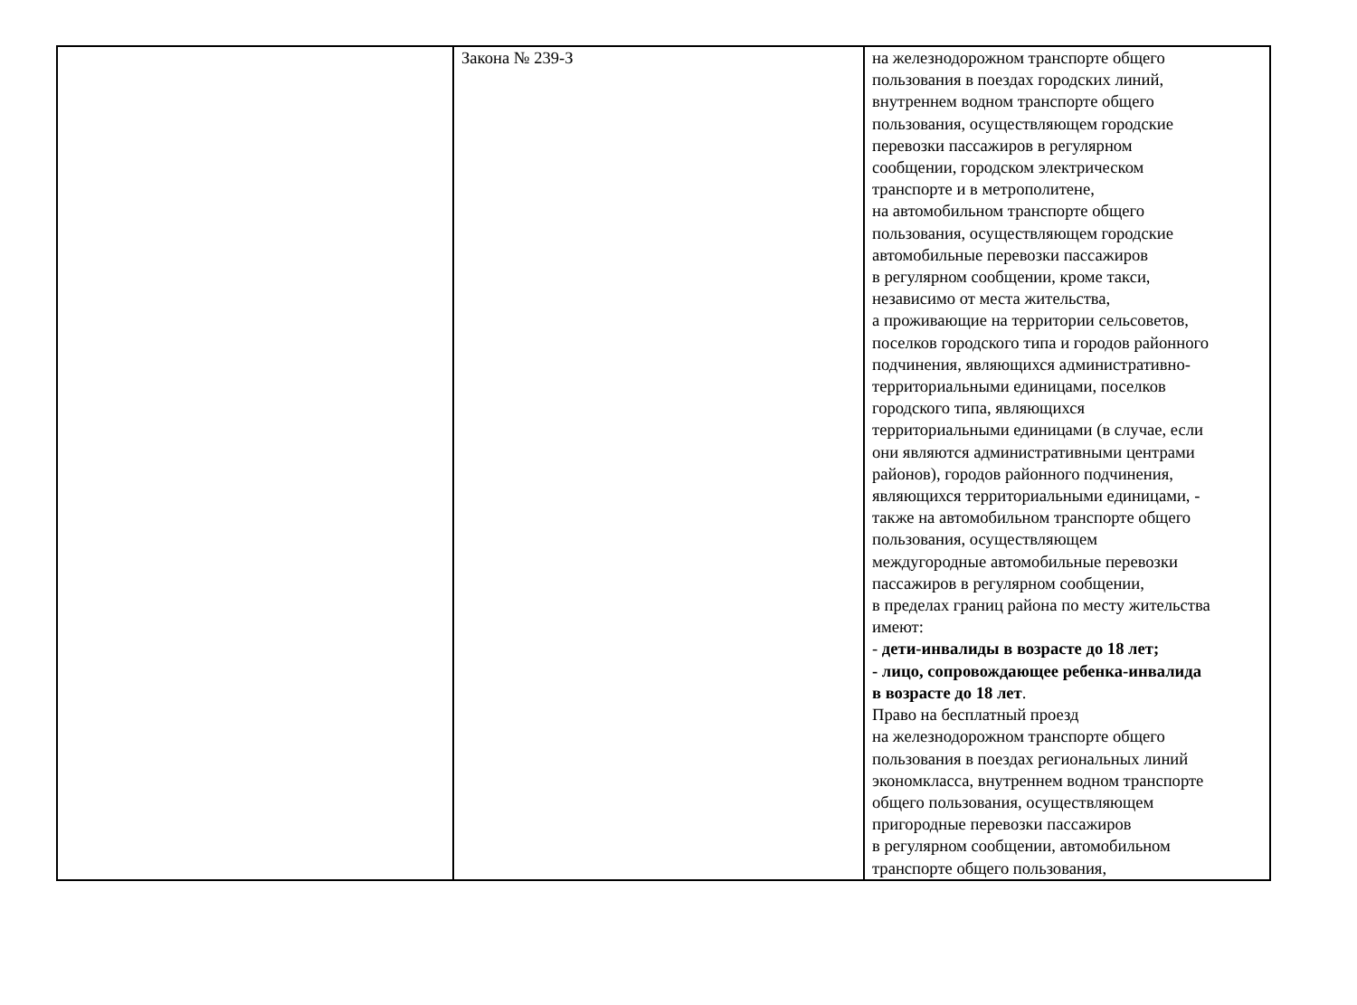| | Закона № 239-З | на железнодорожном транспорте общего пользования в поездах городских линий, внутреннем водном транспорте общего пользования, осуществляющем городские перевозки пассажиров в регулярном сообщении, городском электрическом транспорте и в метрополитене, на автомобильном транспорте общего пользования, осуществляющем городские автомобильные перевозки пассажиров в регулярном сообщении, кроме такси, независимо от места жительства, а проживающие на территории сельсоветов, поселков городского типа и городов районного подчинения, являющихся административно- территориальными единицами, поселков городского типа, являющихся территориальными единицами (в случае, если они являются административными центрами районов), городов районного подчинения, являющихся территориальными единицами, - также на автомобильном транспорте общего пользования, осуществляющем междугородные автомобильные перевозки пассажиров в регулярном сообщении, в пределах границ района по месту жительства имеют: - дети-инвалиды в возрасте до 18 лет; - лицо, сопровождающее ребенка-инвалида в возрасте до 18 лет . Право на бесплатный проезд на железнодорожном транспорте общего пользования в поездах региональных линий экономкласса, внутреннем водном транспорте общего пользования, осуществляющем пригородные перевозки пассажиров в регулярном сообщении, автомобильном транспорте общего пользования, |